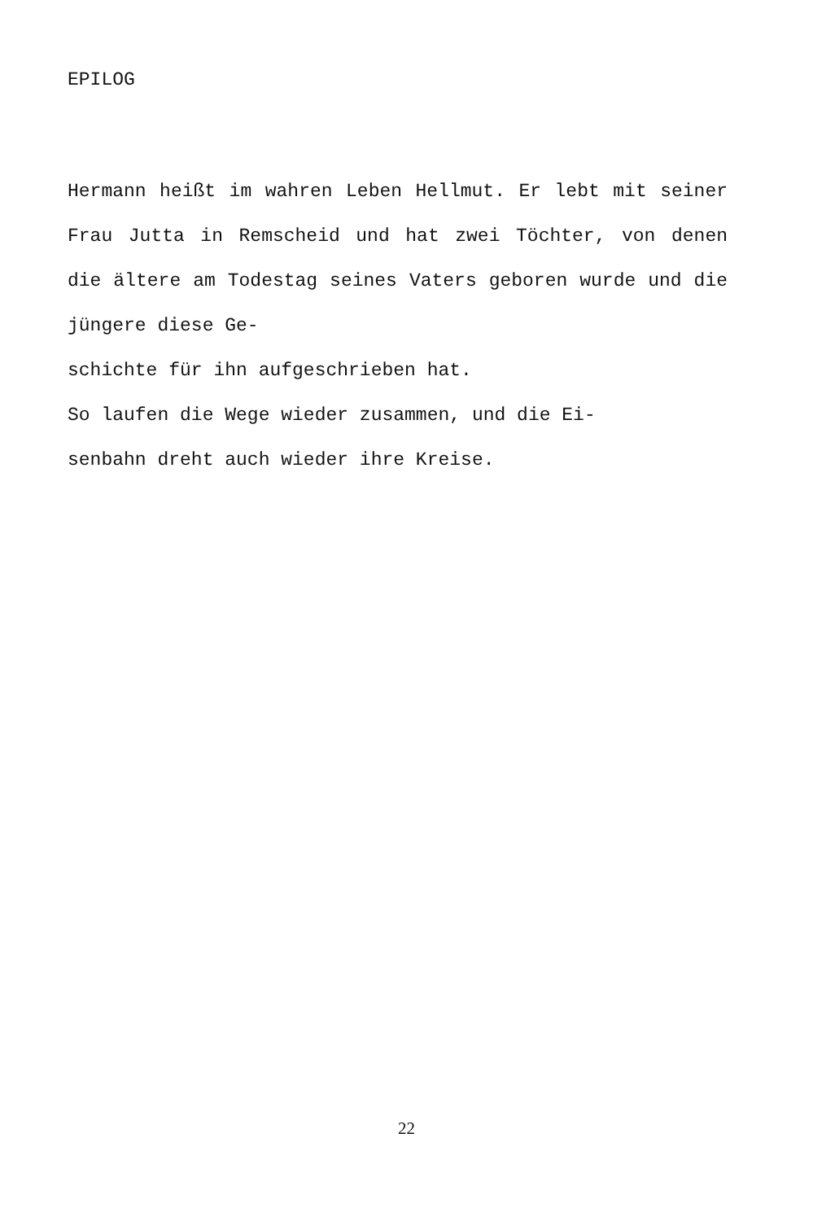EPILOG
Hermann heißt im wahren Leben Hellmut. Er lebt mit seiner Frau Jutta in Remscheid und hat zwei Töchter, von denen die ältere am Todestag seines Vaters geboren wurde und die jüngere diese Ge-
schichte für ihn aufgeschrieben hat.
So laufen die Wege wieder zusammen, und die Ei-
senbahn dreht auch wieder ihre Kreise.
22